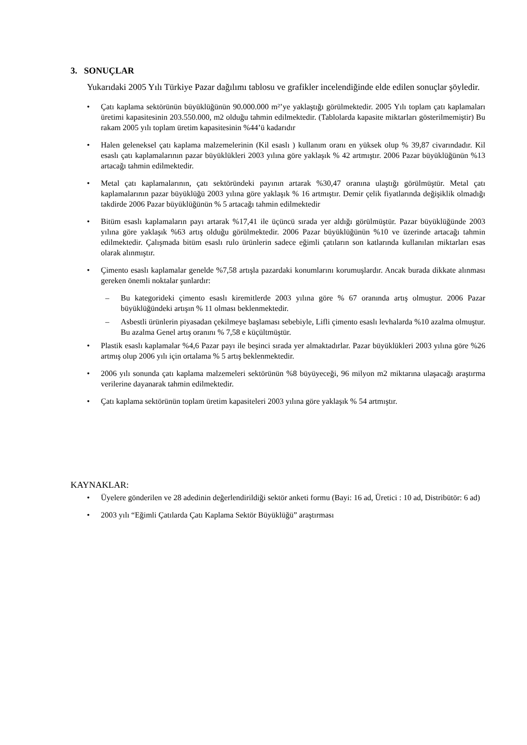3. SONUÇLAR
Yukarıdaki 2005 Yılı Türkiye Pazar dağılımı tablosu ve grafikler incelendiğinde elde edilen sonuçlar şöyledir.
• Çatı kaplama sektörünün büyüklüğünün 90.000.000 m²’ye yaklaştığı görülmektedir. 2005 Yılı toplam çatı kaplamaları üretimi kapasitesinin 203.550.000, m2 olduğu tahmin edilmektedir. (Tablolarda kapasite miktarları gösterilmemiştir) Bu rakam 2005 yılı toplam üretim kapasitesinin %44’ü kadarıdır
• Halen geleneksel çatı kaplama malzemelerinin (Kil esaslı ) kullanım oranı en yüksek olup % 39,87 civarındadır. Kil esaslı çatı kaplamalarının pazar büyüklükleri 2003 yılına göre yaklaşık % 42 artmıştır. 2006 Pazar büyüklüğünün %13 artacağı tahmin edilmektedir.
• Metal çatı kaplamalarının, çatı sektöründeki payının artarak %30,47 oranına ulaştığı görülmüştür. Metal çatı kaplamalarının pazar büyüklüğü 2003 yılına göre yaklaşık % 16 artmıştır. Demir çelik fiyatlarında değişiklik olmadığı takdirde 2006 Pazar büyüklüğünün % 5 artacağı tahmin edilmektedir
• Bitüm esaslı kaplamaların payı artarak %17,41 ile üçüncü sırada yer aldığı görülmüştür. Pazar büyüklüğünde 2003 yılına göre yaklaşık %63 artış olduğu görülmektedir. 2006 Pazar büyüklüğünün %10 ve üzerinde artacağı tahmin edilmektedir. Çalışmada bitüm esaslı rulo ürünlerin sadece eğimli çatıların son katlarında kullanılan miktarları esas olarak alınmıştır.
• Çimento esaslı kaplamalar genelde %7,58 artışla pazardaki konumlarını korumuşlardır. Ancak burada dikkate alınması gereken önemli noktalar şunlardır:
– Bu kategorideki çimento esaslı kiremitlerde 2003 yılına göre % 67 oranında artış olmuştur. 2006 Pazar büyüklüğündeki artışın % 11 olması beklenmektedir.
– Asbestli ürünlerin piyasadan çekilmeye başlaması sebebiyle, Lifli çimento esaslı levhalarda %10 azalma olmuştur. Bu azalma Genel artış oranını % 7,58 e küçültmüştür.
• Plastik esaslı kaplamalar %4,6 Pazar payı ile beşinci sırada yer almaktadırlar. Pazar büyüklükleri 2003 yılına göre %26 artmış olup 2006 yılı için ortalama % 5 artış beklenmektedir.
• 2006 yılı sonunda çatı kaplama malzemeleri sektörünün %8 büyüyeceği, 96 milyon m2 miktarına ulaşacağı araştırma verilerine dayanarak tahmin edilmektedir.
• Çatı kaplama sektörünün toplam üretim kapasiteleri 2003 yılına göre yaklaşık % 54 artmıştır.
KAYNAKLAR:
• Üyelere gönderilen ve 28 adedinin değerlendirildiği sektör anketi formu (Bayi: 16 ad, Üretici : 10 ad, Distribütör: 6 ad)
• 2003 yılı “Eğimli Çatılarda Çatı Kaplama Sektör Büyüklüğü” araştırması